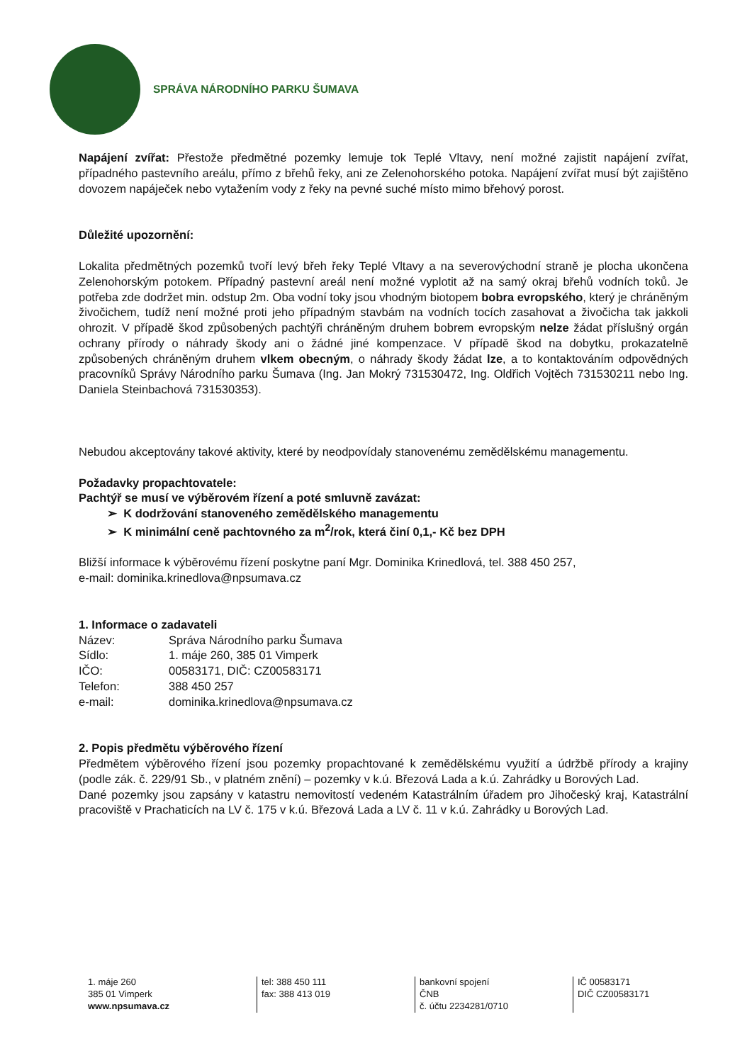SPRÁVA NÁRODNÍHO PARKU ŠUMAVA
Napájení zvířat: Přestože předmětné pozemky lemuje tok Teplé Vltavy, není možné zajistit napájení zvířat, případného pastevního areálu, přímo z břehů řeky, ani ze Zelenohorského potoka. Napájení zvířat musí být zajištěno dovozem napáječek nebo vytažením vody z řeky na pevné suché místo mimo břehový porost.
Důležité upozornění:
Lokalita předmětných pozemků tvoří levý břeh řeky Teplé Vltavy a na severovýchodní straně je plocha ukončena Zelenohorským potokem. Případný pastevní areál není možné vyplotit až na samý okraj břehů vodních toků. Je potřeba zde dodržet min. odstup 2m. Oba vodní toky jsou vhodným biotopem bobra evropského, který je chráněným živočichem, tudíž není možné proti jeho případným stavbám na vodních tocích zasahovat a živočicha tak jakkoli ohrozit. V případě škod způsobených pachtýři chráněným druhem bobrem evropským nelze žádat příslušný orgán ochrany přírody o náhrady škody ani o žádné jiné kompenzace. V případě škod na dobytku, prokazatelně způsobených chráněným druhem vlkem obecným, o náhrady škody žádat lze, a to kontaktováním odpovědných pracovníků Správy Národního parku Šumava (Ing. Jan Mokrý 731530472, Ing. Oldřich Vojtěch 731530211 nebo Ing. Daniela Steinbachová 731530353).
Nebudou akceptovány takové aktivity, které by neodpovídaly stanovenému zemědělskému managementu.
Požadavky propachtovatele:
Pachtýř se musí ve výběrovém řízení a poté smluvně zavázat:
➢ K dodržování stanoveného zemědělského managementu
➢ K minimální ceně pachtovného za m<sup>2</sup>/rok, která činí 0,1,- Kč bez DPH
Bližší informace k výběrovému řízení poskytne paní Mgr. Dominika Krinedlová, tel. 388 450 257,
e-mail: dominika.krinedlova@npsumava.cz
1. Informace o zadavateli
| Název: | Správa Národního parku Šumava |
| Sídlo: | 1. máje 260, 385 01 Vimperk |
| IČO: | 00583171, DIČ: CZ00583171 |
| Telefon: | 388 450 257 |
| e-mail: | dominika.krinedlova@npsumava.cz |
2. Popis předmětu výběrového řízení
Předmětem výběrového řízení jsou pozemky propachtované k zemědělskému využití a údržbě přírody a krajiny (podle zák. č. 229/91 Sb., v platném znění) – pozemky v k.ú. Březová Lada a k.ú. Zahrádky u Borových Lad.
Dané pozemky jsou zapsány v katastru nemovitostí vedeném Katastrálním úřadem pro Jihočeský kraj, Katastrální pracoviště v Prachaticích na LV č. 175 v k.ú. Březová Lada a LV č. 11 v k.ú. Zahrádky u Borových Lad.
1. máje 260
385 01 Vimperk
www.npsumava.cz
tel: 388 450 111
fax: 388 413 019
bankovní spojení
ČNB
č. účtu 2234281/0710
IČ 00583171
DIČ CZ00583171